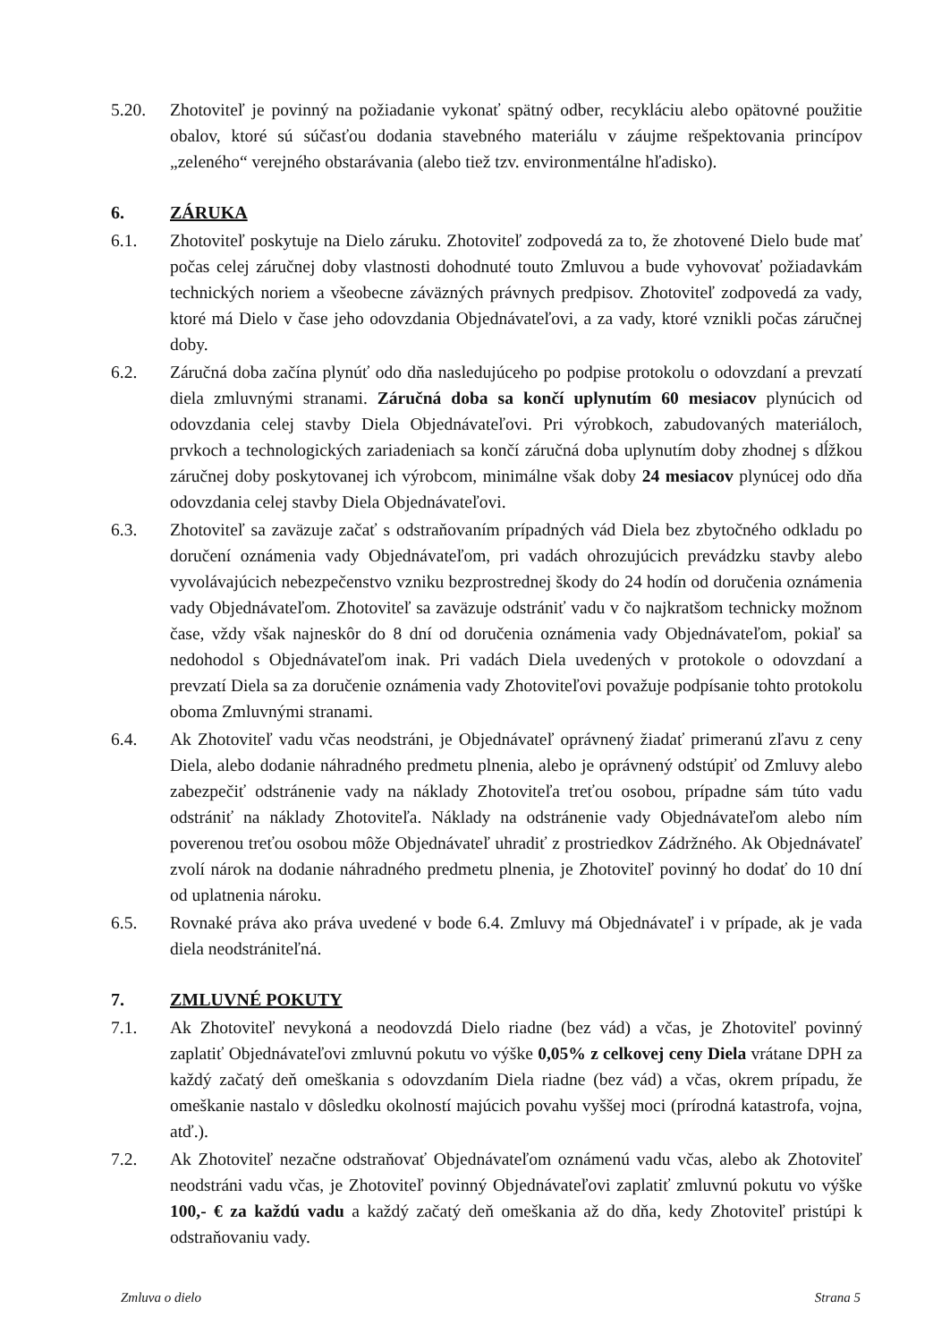5.20. Zhotoviteľ je povinný na požiadanie vykonať spätný odber, recykláciu alebo opätovné použitie obalov, ktoré sú súčasťou dodania stavebného materiálu v záujme rešpektovania princípov „zeleného“ verejného obstarávania (alebo tiež tzv. environmentálne hľadisko).
6. ZÁRUKA
6.1. Zhotoviteľ poskytuje na Dielo záruku. Zhotoviteľ zodpovedá za to, že zhotovené Dielo bude mať počas celej záručnej doby vlastnosti dohodnuté touto Zmluvou a bude vyhovovať požiadavkám technických noriem a všeobecne záväzných právnych predpisov. Zhotoviteľ zodpovedá za vady, ktoré má Dielo v čase jeho odovzdania Objednávateľovi, a za vady, ktoré vznikli počas záručnej doby.
6.2. Záručná doba začína plynúť odo dňa nasledujúceho po podpise protokolu o odovzdaní a prevzatí diela zmluvnými stranami. Záručná doba sa končí uplynutím 60 mesiacov plynúcich od odovzdania celej stavby Diela Objednávateľovi. Pri výrobkoch, zabudovaných materiáloch, prvkoch a technologických zariadeniach sa končí záručná doba uplynutím doby zhodnej s dĺžkou záručnej doby poskytovanej ich výrobcom, minimálne však doby 24 mesiacov plynúcej odo dňa odovzdania celej stavby Diela Objednávateľovi.
6.3. Zhotoviteľ sa zaväzuje začať s odstraňovaním prípadných vád Diela bez zbytočného odkladu po doručení oznámenia vady Objednávateľom, pri vadách ohrozujúcich prevádzku stavby alebo vyvolávajúcich nebezpečenstvo vzniku bezprostrednej škody do 24 hodín od doručenia oznámenia vady Objednávateľom. Zhotoviteľ sa zaväzuje odstrániť vadu v čo najkratšom technicky možnom čase, vždy však najneskôr do 8 dní od doručenia oznámenia vady Objednávateľom, pokiaľ sa nedohodol s Objednávateľom inak. Pri vadách Diela uvedených v protokole o odovzdaní a prevzatí Diela sa za doručenie oznámenia vady Zhotoviteľovi považuje podpísanie tohto protokolu oboma Zmluvnými stranami.
6.4. Ak Zhotoviteľ vadu včas neodstráni, je Objednávateľ oprávnený žiadať primeranú zľavu z ceny Diela, alebo dodanie náhradného predmetu plnenia, alebo je oprávnený odstúpiť od Zmluvy alebo zabezpečiť odstránenie vady na náklady Zhotoviteľa treťou osobou, prípadne sám túto vadu odstrániť na náklady Zhotoviteľa. Náklady na odstránenie vady Objednávateľom alebo ním poverenou treťou osobou môže Objednávateľ uhradiť z prostriedkov Zádržného. Ak Objednávateľ zvolí nárok na dodanie náhradného predmetu plnenia, je Zhotoviteľ povinný ho dodať do 10 dní od uplatnenia nároku.
6.5. Rovnaké práva ako práva uvedené v bode 6.4. Zmluvy má Objednávateľ i v prípade, ak je vada diela neodstrániteľná.
7. ZMLUVNÉ POKUTY
7.1. Ak Zhotoviteľ nevykoná a neodovzdá Dielo riadne (bez vád) a včas, je Zhotoviteľ povinný zaplatiť Objednávateľovi zmluvnú pokutu vo výške 0,05% z celkovej ceny Diela vrátane DPH za každý začatý deň omeškania s odovzdaním Diela riadne (bez vád) a včas, okrem prípadu, že omeškanie nastalo v dôsledku okolností majúcich povahu vyššej moci (prírodná katastrofa, vojna, atď.).
7.2. Ak Zhotoviteľ nezačne odstraňovať Objednávateľom oznámenú vadu včas, alebo ak Zhotoviteľ neodstráni vadu včas, je Zhotoviteľ povinný Objednávateľovi zaplatiť zmluvnú pokutu vo výške 100,- € za každú vadu a každý začatý deň omeškania až do dňa, kedy Zhotoviteľ pristúpi k odstraňovaniu vady.
Zmluva o dielo Strana 5